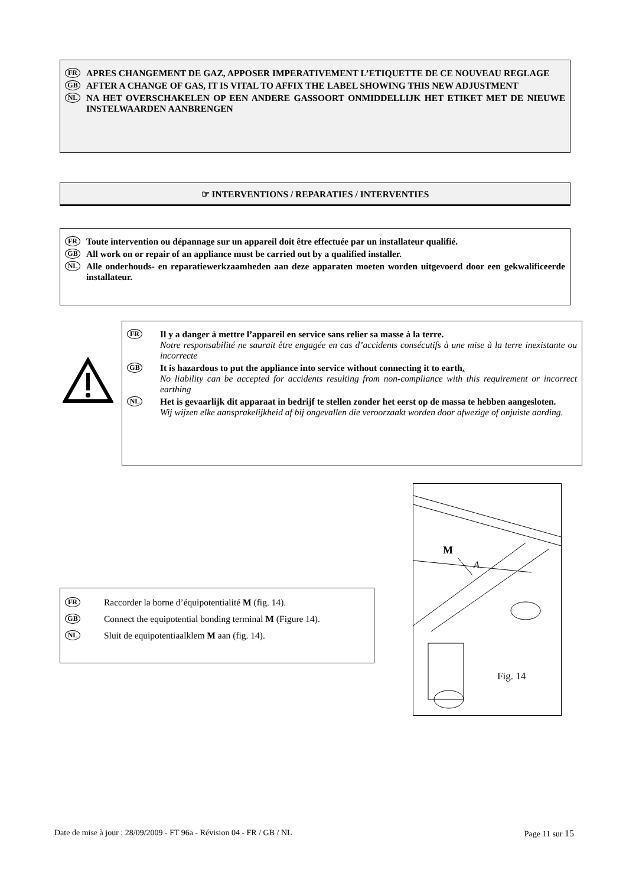FR
APRES CHANGEMENT DE GAZ, APPOSER IMPERATIVEMENT L’ETIQUETTE DE CE NOUVEAU REGLAGE
GB
AFTER A CHANGE OF GAS, IT IS VITAL TO AFFIX THE LABEL SHOWING THIS NEW ADJUSTMENT
NL
NA HET OVERSCHAKELEN OP EEN ANDERE GASSOORT ONMIDDELLIJK HET ETIKET MET DE NIEUWE INSTELWAARDEN AANBRENGEN
☞ INTERVENTIONS / REPARATIES / INTERVENTIES
FR
Toute intervention ou dépannage sur un appareil doit être effectuée par un installateur qualifié.
GB
All work on or repair of an appliance must be carried out by a qualified installer.
NL
Alle onderhouds- en reparatiewerkzaamheden aan deze apparaten moeten worden uitgevoerd door een gekwalificeerde installateur.
FR
Il y a danger à mettre l’appareil en service sans relier sa masse à la terre.
Notre responsabilité ne saurait être engagée en cas d’accidents consécutifs à une mise à la terre inexistante ou incorrecte
GB
It is hazardous to put the appliance into service without connecting it to earth.
No liability can be accepted for accidents resulting from non-compliance with this requirement or incorrect earthing
NL
Het is gevaarlijk dit apparaat in bedrijf te stellen zonder het eerst op de massa te hebben aangesloten.
Wij wijzen elke aansprakelijkheid af bij ongevallen die veroorzaakt worden door afwezige of onjuiste aarding.
FR
Raccorder la borne d’équipotentialité M (fig. 14).
GB
Connect the equipotential bonding terminal M (Figure 14).
NL
Sluit de equipotentiaalklem M aan (fig. 14).
M
A
Fig. 14
Date de mise à jour : 28/09/2009 - FT 96a - Révision 04 - FR / GB / NL Page 11 sur 15